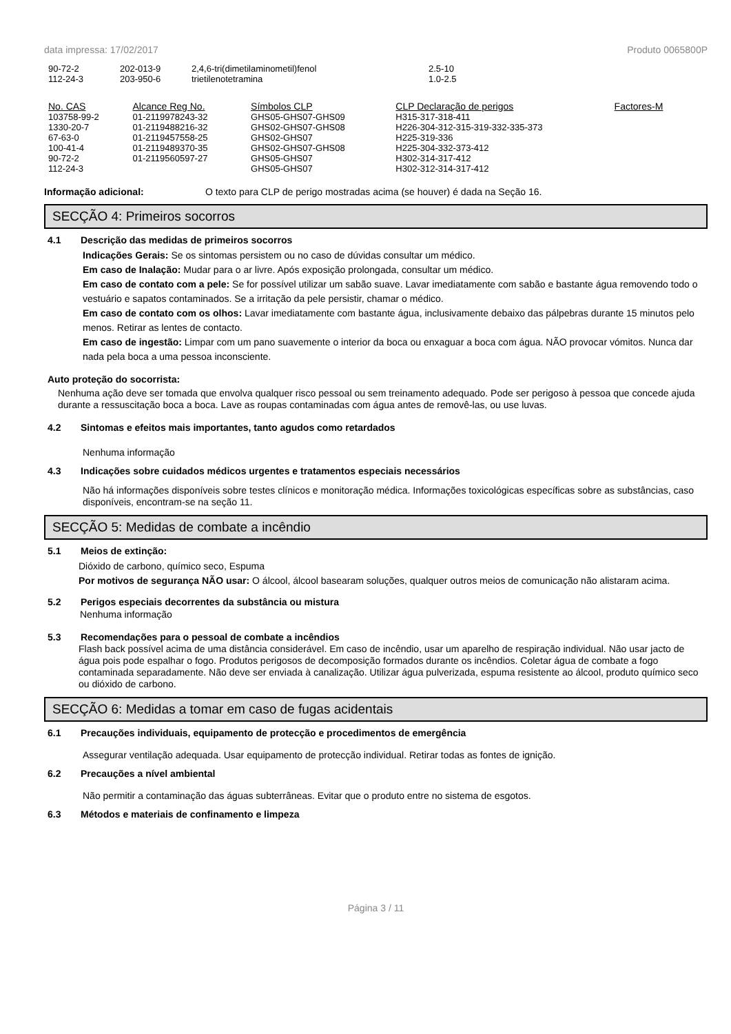data impressa: 17/02/2017 Produto 0065800P
| 90-72-2 | 202-013-9 | 2,4,6-tri(dimetilaminometil)fenol | 2.5-10 |
| 112-24-3 | 203-950-6 | trietilenotetramina | 1.0-2.5 |
| No. CAS | Alcance Reg No. | Símbolos CLP | CLP Declaração de perigos | Factores-M |
| --- | --- | --- | --- | --- |
| 103758-99-2 | 01-2119978243-32 | GHS05-GHS07-GHS09 | H315-317-318-411 | |
| 1330-20-7 | 01-2119488216-32 | GHS02-GHS07-GHS08 | H226-304-312-315-319-332-335-373 | |
| 67-63-0 | 01-2119457558-25 | GHS02-GHS07 | H225-319-336 | |
| 100-41-4 | 01-2119489370-35 | GHS02-GHS07-GHS08 | H225-304-332-373-412 | |
| 90-72-2 | 01-2119560597-27 | GHS05-GHS07 | H302-314-317-412 | |
| 112-24-3 | | GHS05-GHS07 | H302-312-314-317-412 | |
Informação adicional: O texto para CLP de perigo mostradas acima (se houver) é dada na Seção 16.
SECÇÃO 4: Primeiros socorros
4.1 Descrição das medidas de primeiros socorros
Indicações Gerais: Se os sintomas persistem ou no caso de dúvidas consultar um médico.
Em caso de Inalação: Mudar para o ar livre. Após exposição prolongada, consultar um médico.
Em caso de contato com a pele: Se for possível utilizar um sabão suave. Lavar imediatamente com sabão e bastante água removendo todo o vestuário e sapatos contaminados. Se a irritação da pele persistir, chamar o médico.
Em caso de contato com os olhos: Lavar imediatamente com bastante água, inclusivamente debaixo das pálpebras durante 15 minutos pelo menos. Retirar as lentes de contacto.
Em caso de ingestão: Limpar com um pano suavemente o interior da boca ou enxaguar a boca com água. NÃO provocar vómitos. Nunca dar nada pela boca a uma pessoa inconsciente.
Auto proteção do socorrista:
Nenhuma ação deve ser tomada que envolva qualquer risco pessoal ou sem treinamento adequado. Pode ser perigoso à pessoa que concede ajuda durante a ressuscitação boca a boca. Lave as roupas contaminadas com água antes de removê-las, ou use luvas.
4.2 Sintomas e efeitos mais importantes, tanto agudos como retardados
Nenhuma informação
4.3 Indicações sobre cuidados médicos urgentes e tratamentos especiais necessários
Não há informações disponíveis sobre testes clínicos e monitoração médica. Informações toxicológicas específicas sobre as substâncias, caso disponíveis, encontram-se na seção 11.
SECÇÃO 5: Medidas de combate a incêndio
5.1 Meios de extinção:
Dióxido de carbono, químico seco, Espuma
Por motivos de segurança NÃO usar: O álcool, álcool basearam soluções, qualquer outros meios de comunicação não alistaram acima.
5.2 Perigos especiais decorrentes da substância ou mistura
Nenhuma informação
5.3 Recomendações para o pessoal de combate a incêndios
Flash back possível acima de uma distância considerável. Em caso de incêndio, usar um aparelho de respiração individual. Não usar jacto de água pois pode espalhar o fogo. Produtos perigosos de decomposição formados durante os incêndios. Coletar água de combate a fogo contaminada separadamente. Não deve ser enviada à canalização. Utilizar água pulverizada, espuma resistente ao álcool, produto químico seco ou dióxido de carbono.
SECÇÃO 6: Medidas a tomar em caso de fugas acidentais
6.1 Precauções individuais, equipamento de protecção e procedimentos de emergência
Assegurar ventilação adequada. Usar equipamento de protecção individual. Retirar todas as fontes de ignição.
6.2 Precauções a nível ambiental
Não permitir a contaminação das águas subterrâneas. Evitar que o produto entre no sistema de esgotos.
6.3 Métodos e materiais de confinamento e limpeza
Página 3 / 11